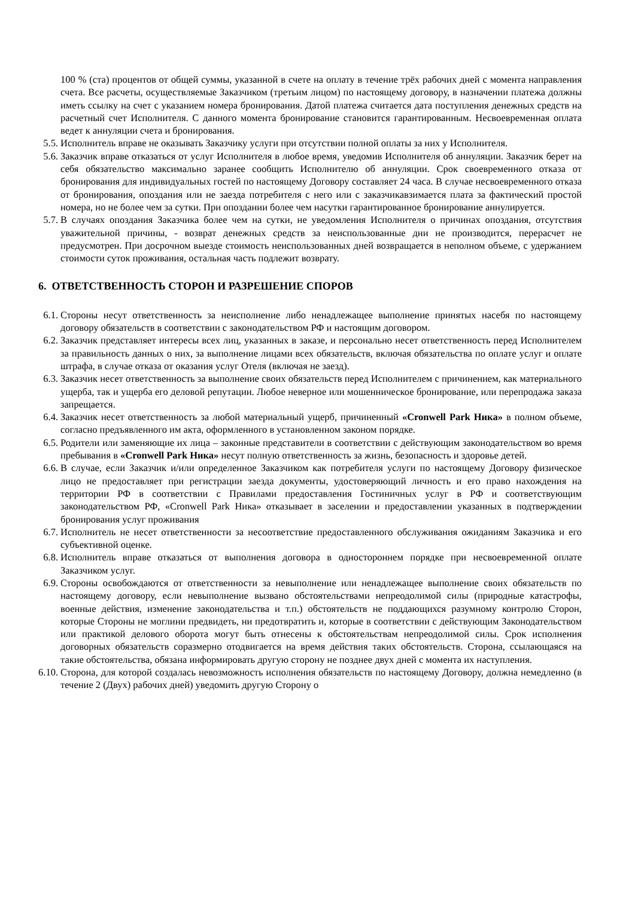100 % (ста) процентов от общей суммы, указанной в счете на оплату в течение трёх рабочих дней с момента направления счета. Все расчеты, осуществляемые Заказчиком (третьим лицом) по настоящему договору, в назначении платежа должны иметь ссылку на счет с указанием номера бронирования. Датой платежа считается дата поступления денежных средств на расчетный счет Исполнителя. С данного момента бронирование становится гарантированным. Несвоевременная оплата ведет к аннуляции счета и бронирования.
5.5. Исполнитель вправе не оказывать Заказчику услуги при отсутствии полной оплаты за них у Исполнителя.
5.6. Заказчик вправе отказаться от услуг Исполнителя в любое время, уведомив Исполнителя об аннуляции. Заказчик берет на себя обязательство максимально заранее сообщить Исполнителю об аннуляции. Срок своевременного отказа от бронирования для индивидуальных гостей по настоящему Договору составляет 24 часа. В случае несвоевременного отказа от бронирования, опоздания или не заезда потребителя с него или с заказчикавзимается плата за фактический простой номера, но не более чем за сутки. При опоздании более чем насутки гарантированное бронирование аннулируется.
5.7. В случаях опоздания Заказчика более чем на сутки, не уведомления Исполнителя о причинах опоздания, отсутствия уважительной причины, - возврат денежных средств за неиспользованные дни не производится, перерасчет не предусмотрен. При досрочном выезде стоимость неиспользованных дней возвращается в неполном объеме, с удержанием стоимости суток проживания, остальная часть подлежит возврату.
6. ОТВЕТСТВЕННОСТЬ СТОРОН И РАЗРЕШЕНИЕ СПОРОВ
6.1. Стороны несут ответственность за неисполнение либо ненадлежащее выполнение принятых насебя по настоящему договору обязательств в соответствии с законодательством РФ и настоящим договором.
6.2. Заказчик представляет интересы всех лиц, указанных в заказе, и персонально несет ответственность перед Исполнителем за правильность данных о них, за выполнение лицами всех обязательств, включая обязательства по оплате услуг и оплате штрафа, в случае отказа от оказания услуг Отеля (включая не заезд).
6.3. Заказчик несет ответственность за выполнение своих обязательств перед Исполнителем с причинением, как материального ущерба, так и ущерба его деловой репутации. Любое неверное или мошенническое бронирование, или перепродажа заказа запрещается.
6.4. Заказчик несет ответственность за любой материальный ущерб, причиненный «Cronwell Park Ника» в полном объеме, согласно предъявленного им акта, оформленного в установленном законом порядке.
6.5. Родители или заменяющие их лица – законные представители в соответствии с действующим законодательством во время пребывания в «Cronwell Park Ника» несут полную ответственность за жизнь, безопасность и здоровье детей.
6.6. В случае, если Заказчик и/или определенное Заказчиком как потребителя услуги по настоящему Договору физическое лицо не предоставляет при регистрации заезда документы, удостоверяющий личность и его право нахождения на территории РФ в соответствии с Правилами предоставления Гостиничных услуг в РФ и соответствующим законодательством РФ, «Cronwell Park Ника» отказывает в заселении и предоставлении указанных в подтверждении бронирования услуг проживания
6.7. Исполнитель не несет ответственности за несоответствие предоставленного обслуживания ожиданиям Заказчика и его субъективной оценке.
6.8. Исполнитель вправе отказаться от выполнения договора в одностороннем порядке при несвоевременной оплате Заказчиком услуг.
6.9. Стороны освобождаются от ответственности за невыполнение или ненадлежащее выполнение своих обязательств по настоящему договору, если невыполнение вызвано обстоятельствами непреодолимой силы (природные катастрофы, военные действия, изменение законодательства и т.п.) обстоятельств не поддающихся разумному контролю Сторон, которые Стороны не моглини предвидеть, ни предотвратить и, которые в соответствии с действующим Законодательством или практикой делового оборота могут быть отнесены к обстоятельствам непреодолимой силы. Срок исполнения договорных обязательств соразмерно отодвигается на время действия таких обстоятельств. Сторона, ссылающаяся на такие обстоятельства, обязана информировать другую сторону не позднее двух дней с момента их наступления.
6.10. Сторона, для которой создалась невозможность исполнения обязательств по настоящему Договору, должна немедленно (в течение 2 (Двух) рабочих дней) уведомить другую Сторону о